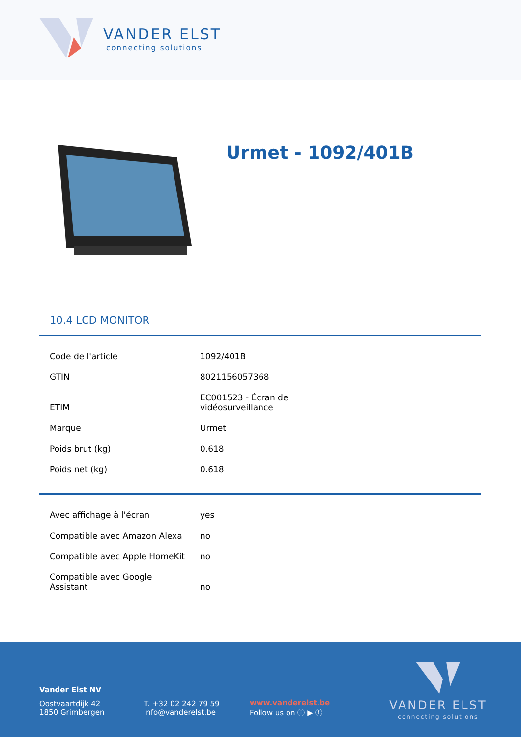VANDER ELST
connecting solutions
Urmet - 1092/401B
10.4 LCD MONITOR
| Code de l'article | 1092/401B |
| GTIN | 8021156057368 |
| ETIM | EC001523 - Écran de vidéosurveillance |
| Marque | Urmet |
| Poids brut (kg) | 0.618 |
| Poids net (kg) | 0.618 |
| Avec affichage à l'écran | yes |
| Compatible avec Amazon Alexa | no |
| Compatible avec Apple HomeKit | no |
| Compatible avec Google Assistant | no |
Vander Elst NV
Oostvaartdijk 42
1850 Grimbergen
T. +32 02 242 79 59
info@vanderelst.be
www.vanderelst.be
Follow us on ⓘ ▶ ⓕ
VANDER ELST
connecting solutions